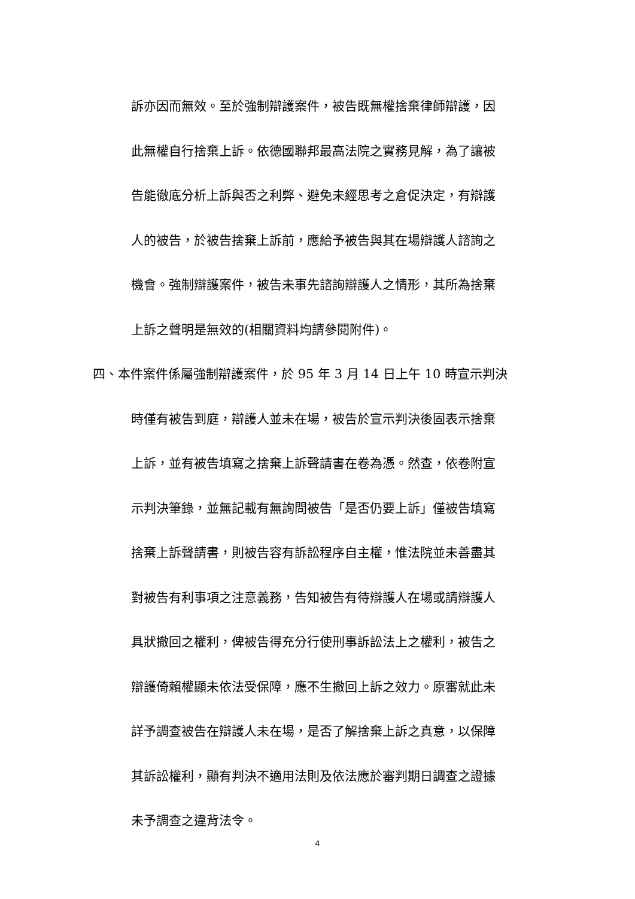訴亦因而無效。至於強制辯護案件，被告既無權捨棄律師辯護，因
此無權自行捨棄上訴。依德國聯邦最高法院之實務見解，為了讓被
告能徹底分析上訴與否之利弊、避免未經思考之倉促決定，有辯護
人的被告，於被告捨棄上訴前，應給予被告與其在場辯護人諮詢之
機會。強制辯護案件，被告未事先諮詢辯護人之情形，其所為捨棄
上訴之聲明是無效的(相關資料均請參閱附件)。
四、本件案件係屬強制辯護案件，於 95 年 3 月 14 日上午 10 時宣示判決
時僅有被告到庭，辯護人並未在場，被告於宣示判決後固表示捨棄
上訴，並有被告填寫之捨棄上訴聲請書在卷為憑。然查，依卷附宣
示判決筆錄，並無記載有無詢問被告「是否仍要上訴」僅被告填寫
捨棄上訴聲請書，則被告容有訴訟程序自主權，惟法院並未善盡其
對被告有利事項之注意義務，告知被告有待辯護人在場或請辯護人
具狀撤回之權利，俾被告得充分行使刑事訴訟法上之權利，被告之
辯護倚賴權顯未依法受保障，應不生撤回上訴之效力。原審就此未
詳予調查被告在辯護人未在場，是否了解捨棄上訴之真意，以保障
其訴訟權利，顯有判決不適用法則及依法應於審判期日調查之證據
未予調查之違背法令。
4